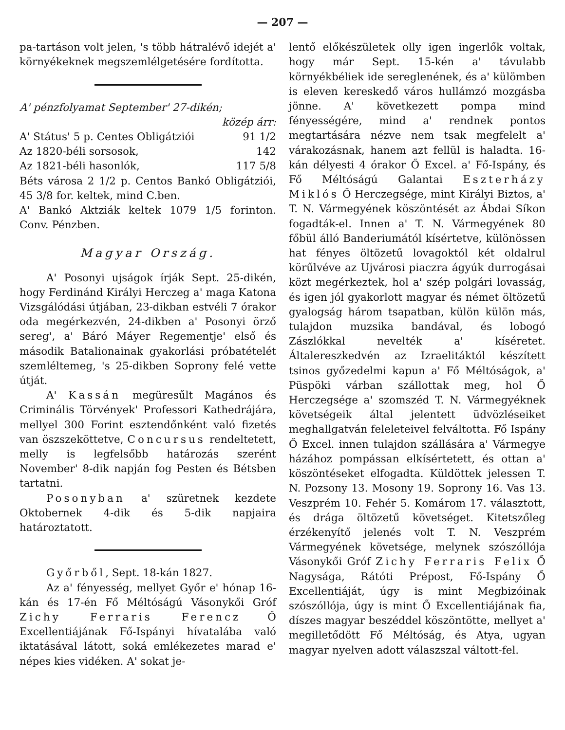— 207 —
pa-tartáson volt jelen, 's több hátralévő idejét a' környékeknek megszemlélgetésére fordította.
A' pénzfolyamat September' 27-dikén;
közép árr:
A' Státus' 5 p. Centes Obligátziói 91 1/2
Az 1820-béli sorsosok, 142
Az 1821-béli hasonlók, 117 5/8
Béts városa 2 1/2 p. Centos Bankó Obligátziói, 45 3/8 for. keltek, mind C.ben.
A' Bankó Aktziák keltek 1079 1/5 forinton. Conv. Pénzben.
Magyar Ország.
A' Posonyi ujságok írják Sept. 25-dikén, hogy Ferdinánd Királyi Herczeg a' maga Katona Vizsgálódási útjában, 23-dikban estvéli 7 órakor oda megérkezvén, 24-dikben a' Posonyi örző sereg', a' Báró Máyer Regementje' első és második Batalionainak gyakorlási próbatételét szemléltemeg, 's 25-dikben Soprony felé vette útját.
A' Kassán megüresűlt Magános és Criminális Törvények' Professori Kathedrájára, mellyel 300 Forint esztendőnként való fizetés van öszszeköttetve, Concursus rendeltetett, melly is legfelsőbb határozás szerént November' 8-dik napján fog Pesten és Bétsben tartatni.
Posonyban a' szüretnek kezdete Oktobernek 4-dik és 5-dik napjaira határoztatott.
Győrből, Sept. 18-kán 1827.
Az a' fényesség, mellyet Győr e' hónap 16-kán és 17-én Fő Méltóságú Vásonykői Gróf Zichy Ferraris Ferencz Ő Excellentiájának Fő-Ispányi hívatalába való iktatásával látott, soká emlékezetes marad e' népes kies vidéken. A' sokat je-
lentő előkészületek olly igen ingerlők voltak, hogy már Sept. 15-kén a' távulabb környékbéliek ide sereglenének, és a' külömben is eleven kereskedő város hullámzó mozgásba jönne. A' következett pompa mind fényességére, mind a' rendnek pontos megtartására nézve nem tsak megfelelt a' várakozásnak, hanem azt fellül is haladta. 16-kán délyesti 4 órakor Ő Excel. a' Fő-Ispány, és Fő Méltóságú Galantai Eszterházy Miklós Ő Herczegsége, mint Királyi Biztos, a' T. N. Vármegyének köszöntését az Ábdai Síkon fogadták-el. Innen a' T. N. Vármegyének 80 főbül álló Banderiumától kísértetve, különössen hat fényes öltözetű lovagoktól két oldalrul körűlvéve az Ujvárosi piaczra ágyúk durrogásai közt megérkeztek, hol a' szép polgári lovasság, és igen jól gyakorlott magyar és német öltözetű gyalogság három tsapatban, külön külön más, tulajdon muzsika bandával, és lobogó Zászlókkal nevelték a' kíséretet. Általereszkedvén az Izraelitáktól készített tsinos győzedelmi kapun a' Fő Méltóságok, a' Püspöki várban szállottak meg, hol Ő Herczegsége a' szomszéd T. N. Vármegyéknek követségeik által jelentett üdvözléseiket meghallgatván feleleteivel felváltotta. Fő Ispány Ő Excel. innen tulajdon szállására a' Vármegye házához pompássan elkísértetett, és ottan a' köszöntéseket elfogadta. Küldöttek jelessen T. N. Pozsony 13. Mosony 19. Soprony 16. Vas 13. Veszprém 10. Fehér 5. Komárom 17. választott, és drága öltözetű követséget. Kitetszőleg érzékenyítő jelenés volt T. N. Veszprém Vármegyének követsége, melynek szószóllója Vásonykői Gróf Zichy Ferraris Felix Ő Nagysága, Rátóti Prépost, Fő-Ispány Ő Excellentiáját, úgy is mint Megbizóinak szószóllója, úgy is mint Ő Excellentiájának fia, díszes magyar beszéddel köszöntötte, mellyet a' megilletődött Fő Méltóság, és Atya, ugyan magyar nyelven adott válaszszal váltott-fel.